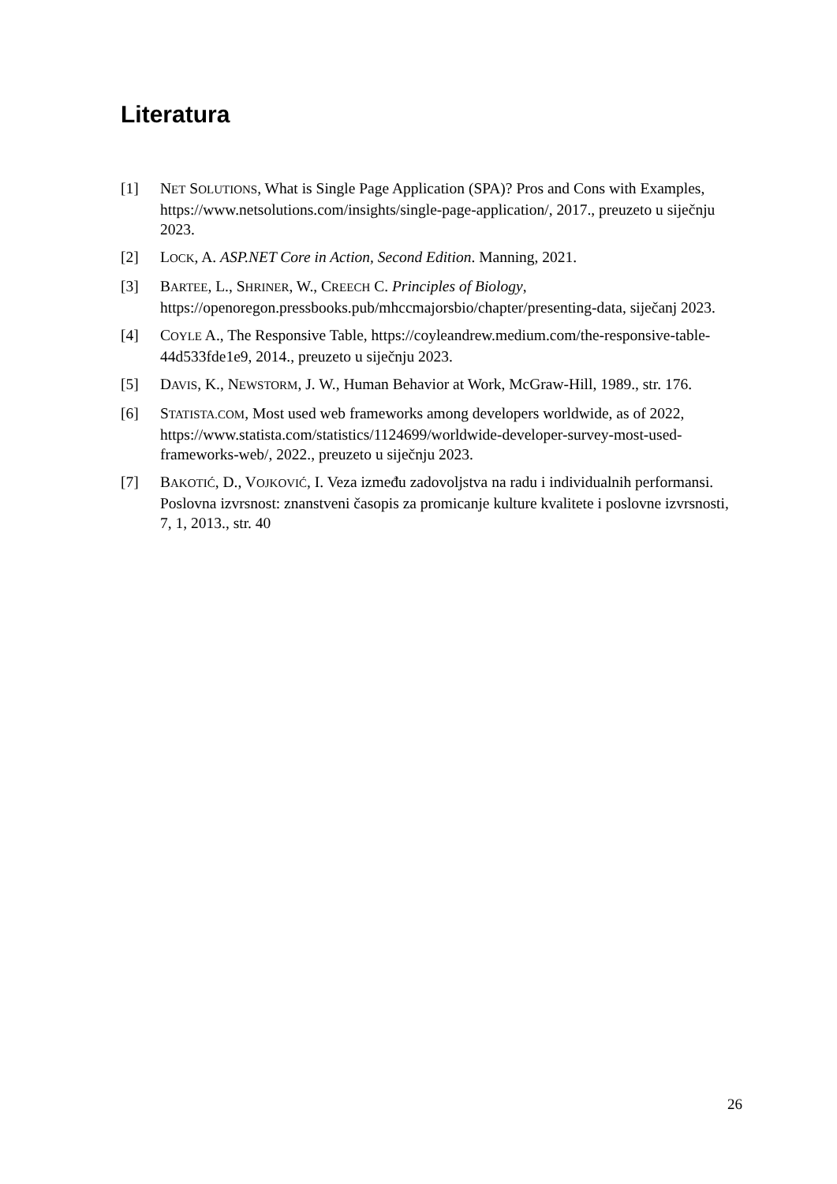Literatura
[1] NET SOLUTIONS, What is Single Page Application (SPA)? Pros and Cons with Examples, https://www.netsolutions.com/insights/single-page-application/, 2017., preuzeto u siječnju 2023.
[2] LOCK, A. ASP.NET Core in Action, Second Edition. Manning, 2021.
[3] BARTEE, L., SHRINER, W., CREECH C. Principles of Biology, https://openoregon.pressbooks.pub/mhccmajorsbio/chapter/presenting-data, siječanj 2023.
[4] COYLE A., The Responsive Table, https://coyleandrew.medium.com/the-responsive-table-44d533fde1e9, 2014., preuzeto u siječnju 2023.
[5] DAVIS, K., NEWSTORM, J. W., Human Behavior at Work, McGraw-Hill, 1989., str. 176.
[6] STATISTA.COM, Most used web frameworks among developers worldwide, as of 2022, https://www.statista.com/statistics/1124699/worldwide-developer-survey-most-used-frameworks-web/, 2022., preuzeto u siječnju 2023.
[7] BAKOTIĆ, D., VOJKOVIĆ, I. Veza između zadovoljstva na radu i individualnih performansi. Poslovna izvrsnost: znanstveni časopis za promicanje kulture kvalitete i poslovne izvrsnosti, 7, 1, 2013., str. 40
26